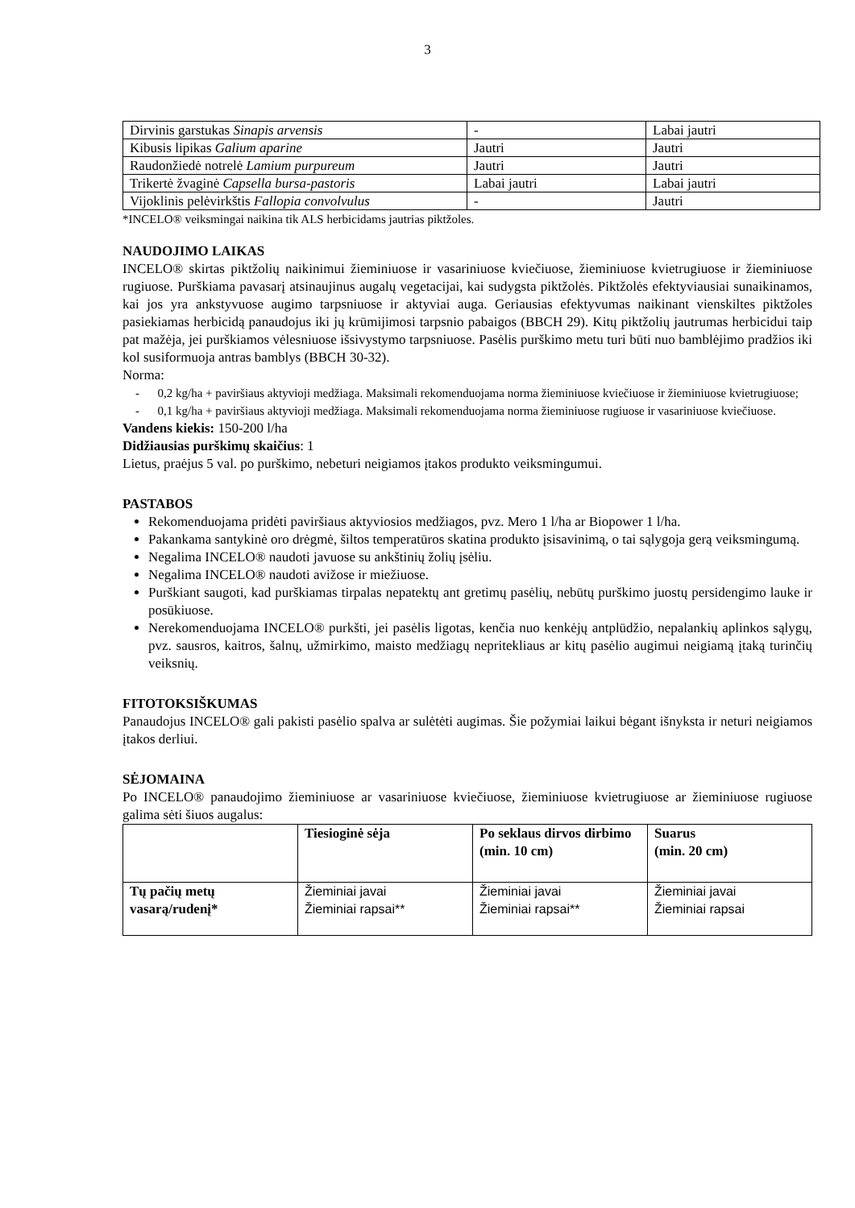3
| Dirvinis garstukas Sinapis arvensis | - | Labai jautri |
| Kibusis lipikas Galium aparine | Jautri | Jautri |
| Raudonžiedė notrelė Lamium purpureum | Jautri | Jautri |
| Trikertė žvaginė Capsella bursa-pastoris | Labai jautri | Labai jautri |
| Vijoklinis pelėvirkštis Fallopia convolvulus | - | Jautri |
*INCELO® veiksmingai naikina tik ALS herbicidams jautrias piktžoles.
NAUDOJIMO LAIKAS
INCELO® skirtas piktžolių naikinimui žieminiuose ir vasariniuose kviečiuose, žieminiuose kvietrugiuose ir žieminiuose rugiuose. Purškiama pavasarį atsinaujinus augalų vegetacijai, kai sudygsta piktžolės. Piktžolės efektyviausiai sunaikinamos, kai jos yra ankstyvuose augimo tarpsniuose ir aktyviai auga. Geriausias efektyvumas naikinant vienskiltes piktžoles pasiekiamas herbicidą panaudojus iki jų krūmijimosi tarpsnio pabaigos (BBCH 29). Kitų piktžolių jautrumas herbicidui taip pat mažėja, jei purškiamos vėlesniuose išsivystymo tarpsniuose. Pasėlis purškimo metu turi būti nuo bamblėjimo pradžios iki kol susiformuoja antras bamblys (BBCH 30-32).
Norma:
- 0,2 kg/ha + paviršiaus aktyvioji medžiaga. Maksimali rekomenduojama norma žieminiuose kviečiuose ir žieminiuose kvietrugiuose;
- 0,1 kg/ha + paviršiaus aktyvioji medžiaga. Maksimali rekomenduojama norma žieminiuose rugiuose ir vasariniuose kviečiuose.
Vandens kiekis: 150-200 l/ha
Didžiausias purškimų skaičius: 1
Lietus, praėjus 5 val. po purškimo, nebeturi neigiamos įtakos produkto veiksmingumui.
PASTABOS
Rekomenduojama pridėti paviršiaus aktyviosios medžiagos, pvz. Mero 1 l/ha ar Biopower 1 l/ha.
Pakankama santykinė oro drėgmė, šiltos temperatūros skatina produkto įsisavinimą, o tai sąlygoja gerą veiksmingumą.
Negalima INCELO® naudoti javuose su ankštinių žolių įsėliu.
Negalima INCELO® naudoti avižose ir miežiuose.
Purškiant saugoti, kad purškiamas tirpalas nepatektų ant gretimų pasėlių, nebūtų purškimo juostų persidengimo lauke ir posūkiuose.
Nerekomenduojama INCELO® purkšti, jei pasėlis ligotas, kenčia nuo kenkėjų antplūdžio, nepalankių aplinkos sąlygų, pvz. sausros, kaitros, šalnų, užmirkimo, maisto medžiagų nepritekliaus ar kitų pasėlio augimui neigiamą įtaką turinčių veiksnių.
FITOTOKSIŠKUMAS
Panaudojus INCELO® gali pakisti pasėlio spalva ar sulėtėti augimas. Šie požymiai laikui bėgant išnyksta ir neturi neigiamos įtakos derliui.
SĖJOMAINA
Po INCELO® panaudojimo žieminiuose ar vasariniuose kviečiuose, žieminiuose kvietrugiuose ar žieminiuose rugiuose galima sėti šiuos augalus:
| | Tiesioginė sėja | Po seklaus dirvos dirbimo (min. 10 cm) | Suarus (min. 20 cm) |
| --- | --- | --- | --- |
| Tų pačių metų vasarą/rudenį* | Žieminiai javai Žieminiai rapsai** | Žieminiai javai Žieminiai rapsai** | Žieminiai javai Žieminiai rapsai |